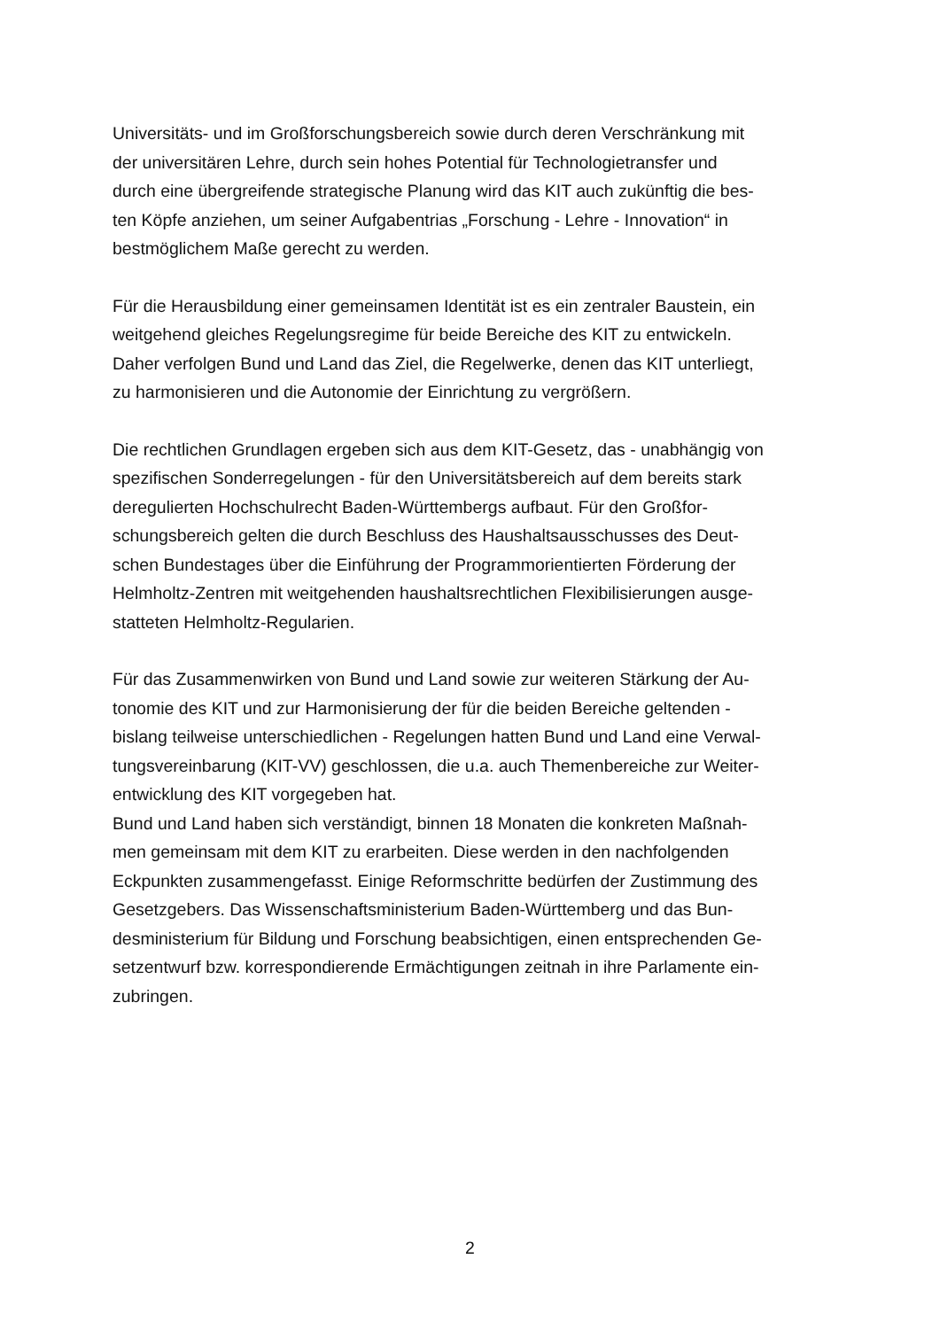Universitäts- und im Großforschungsbereich sowie durch deren Verschränkung mit
der universitären Lehre, durch sein hohes Potential für Technologietransfer und
durch eine übergreifende strategische Planung wird das KIT auch zukünftig die bes-
ten Köpfe anziehen, um seiner Aufgabentrias „Forschung - Lehre - Innovation“ in
bestmöglichem Maße gerecht zu werden.
Für die Herausbildung einer gemeinsamen Identität ist es ein zentraler Baustein, ein
weitgehend gleiches Regelungsregime für beide Bereiche des KIT zu entwickeln.
Daher verfolgen Bund und Land das Ziel, die Regelwerke, denen das KIT unterliegt,
zu harmonisieren und die Autonomie der Einrichtung zu vergrößern.
Die rechtlichen Grundlagen ergeben sich aus dem KIT-Gesetz, das - unabhängig von
spezifischen Sonderregelungen - für den Universitätsbereich auf dem bereits stark
deregulierten Hochschulrecht Baden-Württembergs aufbaut. Für den Großfor-
schungsbereich gelten die durch Beschluss des Haushaltsausschusses des Deut-
schen Bundestages über die Einführung der Programmorientierten Förderung der
Helmholtz-Zentren mit weitgehenden haushaltsrechtlichen Flexibilisierungen ausge-
statteten Helmholtz-Regularien.
Für das Zusammenwirken von Bund und Land sowie zur weiteren Stärkung der Au-
tonomie des KIT und zur Harmonisierung der für die beiden Bereiche geltenden -
bislang teilweise unterschiedlichen - Regelungen hatten Bund und Land eine Verwal-
tungsvereinbarung (KIT-VV) geschlossen, die u.a. auch Themenbereiche zur Weiter-
entwicklung des KIT vorgegeben hat.
Bund und Land haben sich verständigt, binnen 18 Monaten die konkreten Maßnah-
men gemeinsam mit dem KIT zu erarbeiten. Diese werden in den nachfolgenden
Eckpunkten zusammengefasst. Einige Reformschritte bedürfen der Zustimmung des
Gesetzgebers. Das Wissenschaftsministerium Baden-Württemberg und das Bun-
desministerium für Bildung und Forschung beabsichtigen, einen entsprechenden Ge-
setzentwurf bzw. korrespondierende Ermächtigungen zeitnah in ihre Parlamente ein-
zubringen.
2